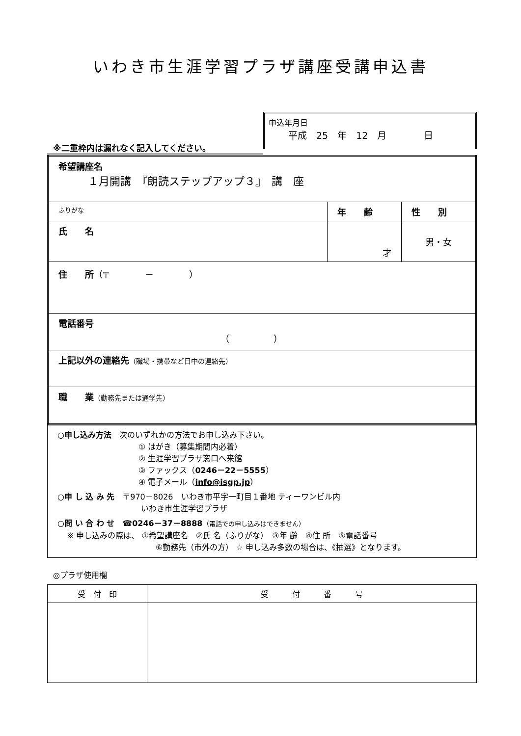いわき市生涯学習プラザ講座受講申込書
※二重枠内は漏れなく記入してください。
申込年月日
平成　25　年　12　月　　　　日
| 希望講座名 １月開講 『朗読ステップアップ３』 講 座 | | |
| ふりがな | 年 齢 | 性 別 |
| 氏 名 | 才 | 男・女 |
| 住 所 （〒 － ） | | |
| 電話番号 （ ） | | |
| 上記以外の連絡先 （職場・携帯など日中の連絡先） | | |
| 職 業 （勤務先または通学先） | | |
○申し込み方法　次のいずれかの方法でお申し込み下さい。
① はがき（募集期間内必着）
② 生涯学習プラザ窓口へ来館
③ ファックス（0246－22－5555）
④ 電子メール（info@isgp.jp）
○申 し 込 み 先　〒970－8026　いわき市平字一町目１番地 ティーワンビル内
いわき市生涯学習プラザ
○問 い 合 わ せ　☎0246－37－8888（電話での申し込みはできません）
※ 申し込みの際は、 ①希望講座名　②氏 名（ふりがな）　③年 齢　④住 所　⑤電話番号
⑥勤務先（市外の方） ☆ 申し込み多数の場合は、《抽選》となります。
◎プラザ使用欄
| 受 付 印 | 受 付 番 号 |